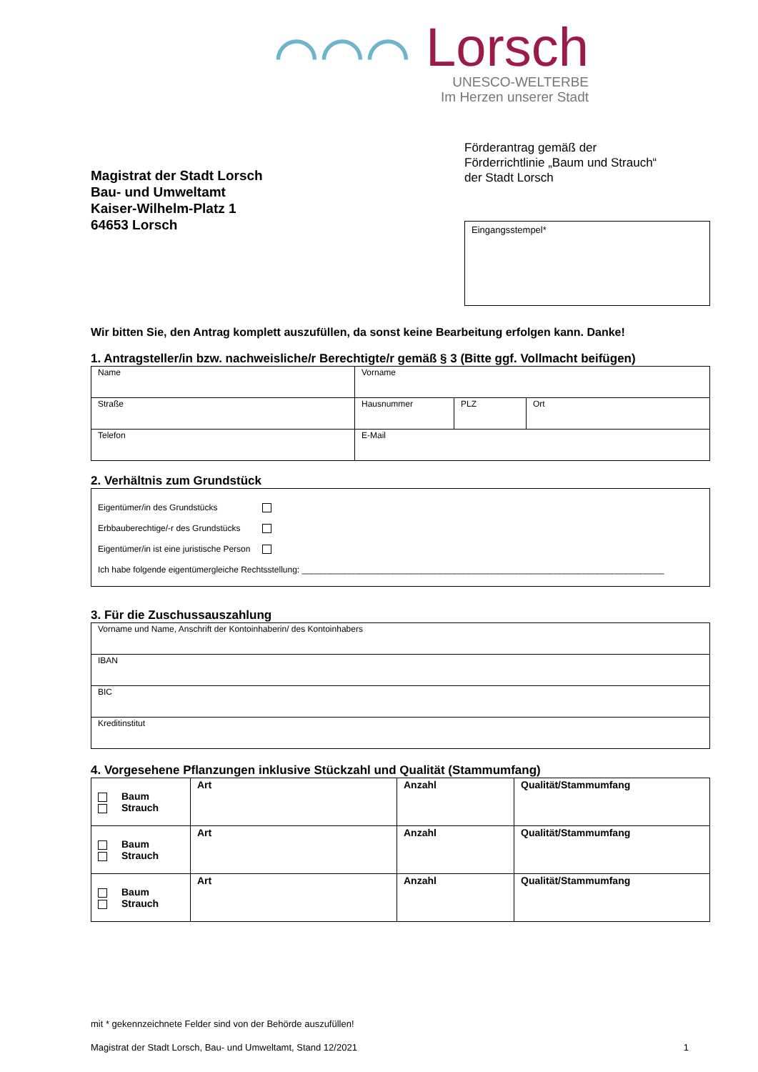⌒⌒⌒ Lorsch
UNESCO-WELTERBE
Im Herzen unserer Stadt
Magistrat der Stadt Lorsch
Bau- und Umweltamt
Kaiser-Wilhelm-Platz 1
64653 Lorsch
Förderantrag gemäß der
Förderrichtlinie „Baum und Strauch“
der Stadt Lorsch
Eingangsstempel*
Wir bitten Sie, den Antrag komplett auszufüllen, da sonst keine Bearbeitung erfolgen kann. Danke!
1. Antragsteller/in bzw. nachweisliche/r Berechtigte/r gemäß § 3 (Bitte ggf. Vollmacht beifügen)
| Name | Vorname | | |
| Straße | Hausnummer | PLZ | Ort |
| Telefon | E-Mail | | |
2. Verhältnis zum Grundstück
Eigentümer/in des Grundstücks
Erbbauberechtige/-r des Grundstücks
Eigentümer/in ist eine juristische Person
Ich habe folgende eigentümergleiche Rechtsstellung: ____________________________________________________________________________
3. Für die Zuschussauszahlung
| Vorname und Name, Anschrift der Kontoinhaberin/ des Kontoinhabers |
| IBAN |
| BIC |
| Kreditinstitut |
4. Vorgesehene Pflanzungen inklusive Stückzahl und Qualität (Stammumfang)
| Baum Strauch | Art | Anzahl | Qualität/Stammumfang |
| Baum Strauch | Art | Anzahl | Qualität/Stammumfang |
| Baum Strauch | Art | Anzahl | Qualität/Stammumfang |
mit * gekennzeichnete Felder sind von der Behörde auszufüllen!
Magistrat der Stadt Lorsch, Bau- und Umweltamt, Stand 12/2021 1